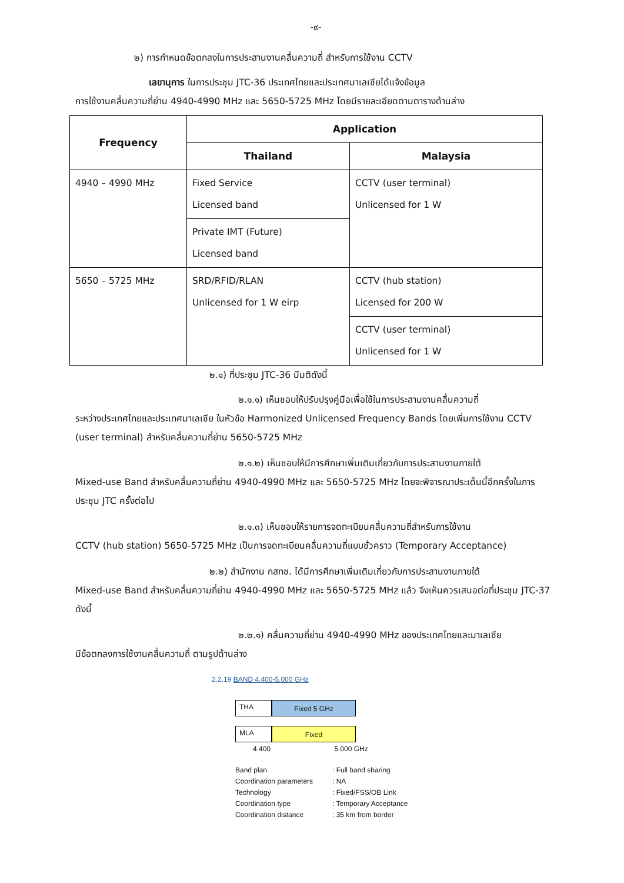-๙-
๒) การกำหนดข้อตกลงในการประสานงานคลื่นความถี่ สำหรับการใช้งาน CCTV
เลขานุการ ในการประชุม JTC-36 ประเทศไทยและประเทศมาเลเซียได้แจ้งข้อมูล
การใช้งานคลื่นความถี่ย่าน 4940-4990 MHz และ 5650-5725 MHz โดยมีรายละเอียดตามตารางด้านล่าง
| Frequency | Application | |
| --- | --- | --- |
| | Thailand | Malaysia |
| 4940 – 4990 MHz | Fixed Service Licensed band | CCTV (user terminal) Unlicensed for 1 W |
| | Private IMT (Future) Licensed band | |
| 5650 – 5725 MHz | SRD/RFID/RLAN Unlicensed for 1 W eirp | CCTV (hub station) Licensed for 200 W |
| | | CCTV (user terminal) Unlicensed for 1 W |
๒.๑) ที่ประชุม JTC-36 มีมติดังนี้
๒.๑.๑) เห็นชอบให้ปรับปรุงคู่มือเพื่อใช้ในการประสานงานคลื่นความถี่
ระหว่างประเทศไทยและประเทศมาเลเซีย ในหัวข้อ Harmonized Unlicensed Frequency Bands โดยเพิ่มการใช้งาน CCTV (user terminal) สำหรับคลื่นความถี่ย่าน 5650-5725 MHz
๒.๑.๒) เห็นชอบให้มีการศึกษาเพิ่มเติมเกี่ยวกับการประสานงานภายใต้
Mixed-use Band สำหรับคลื่นความถี่ย่าน 4940-4990 MHz และ 5650-5725 MHz โดยจะพิจารณาประเด็นนี้อีกครั้งในการประชุม JTC ครั้งต่อไป
๒.๑.๓) เห็นชอบให้รายการจดทะเบียนคลื่นความถี่สำหรับการใช้งาน
CCTV (hub station) 5650-5725 MHz เป็นการจดทะเบียนคลื่นความถี่แบบชั่วคราว (Temporary Acceptance)
๒.๒) สำนักงาน กสทช. ได้มีการศึกษาเพิ่มเติมเกี่ยวกับการประสานงานภายใต้
Mixed-use Band สำหรับคลื่นความถี่ย่าน 4940-4990 MHz และ 5650-5725 MHz แล้ว จึงเห็นควรเสนอต่อที่ประชุม JTC-37 ดังนี้
๒.๒.๑) คลื่นความถี่ย่าน 4940-4990 MHz ของประเทศไทยและมาเลเซีย
มีข้อตกลงการใช้งานคลื่นความถี่ ตามรูปด้านล่าง
2.2.19 BAND 4.400-5.000 GHz
THA
Fixed 5 GHz
MLA
Fixed
4.400 5.000 GHz
Band plan: Full band sharing Coordination parameters: NA Technology: Fixed/FSS/OB Link Coordination type: Temporary Acceptance Coordination distance: 35 km from border